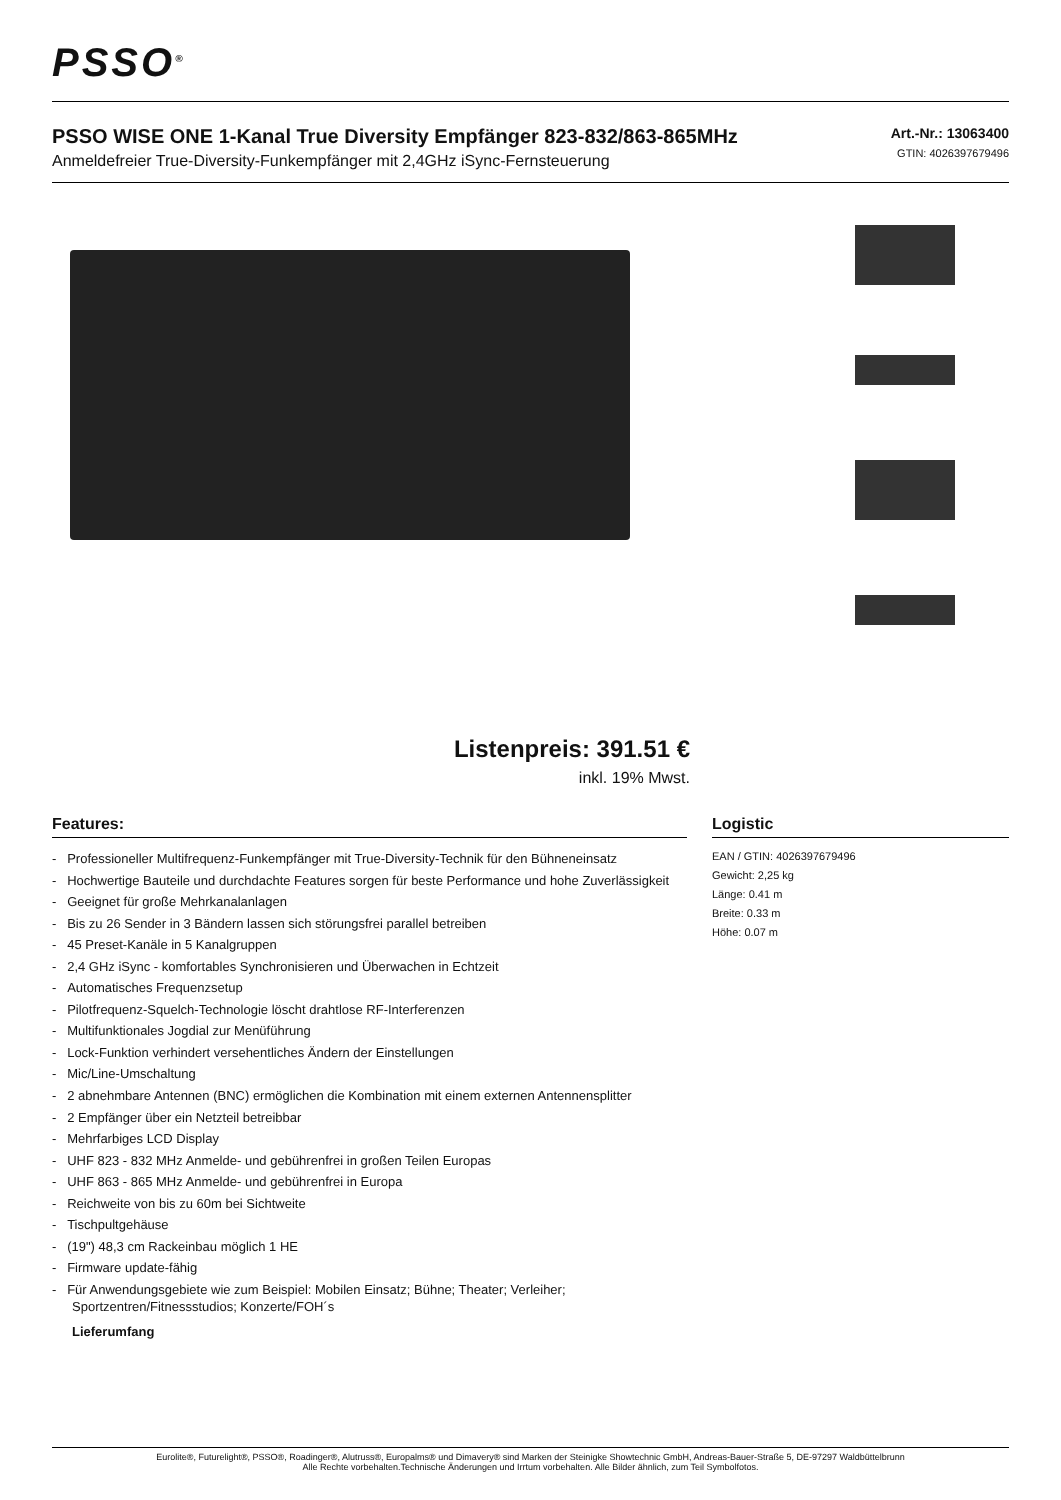PSSO<sup>®</sup>
Art.-Nr.: 13063400
GTIN: 4026397679496
PSSO WISE ONE 1-Kanal True Diversity Empfänger 823-832/863-865MHz
Anmeldefreier True-Diversity-Funkempfänger mit 2,4GHz iSync-Fernsteuerung
Listenpreis: 391.51 €
inkl. 19% Mwst.
Features:
- Professioneller Multifrequenz-Funkempfänger mit True-Diversity-Technik für den Bühneneinsatz
- Hochwertige Bauteile und durchdachte Features sorgen für beste Performance und hohe Zuverlässigkeit
- Geeignet für große Mehrkanalanlagen
- Bis zu 26 Sender in 3 Bändern lassen sich störungsfrei parallel betreiben
- 45 Preset-Kanäle in 5 Kanalgruppen
- 2,4 GHz iSync - komfortables Synchronisieren und Überwachen in Echtzeit
- Automatisches Frequenzsetup
- Pilotfrequenz-Squelch-Technologie löscht drahtlose RF-Interferenzen
- Multifunktionales Jogdial zur Menüführung
- Lock-Funktion verhindert versehentliches Ändern der Einstellungen
- Mic/Line-Umschaltung
- 2 abnehmbare Antennen (BNC) ermöglichen die Kombination mit einem externen Antennensplitter
- 2 Empfänger über ein Netzteil betreibbar
- Mehrfarbiges LCD Display
- UHF 823 - 832 MHz Anmelde- und gebührenfrei in großen Teilen Europas
- UHF 863 - 865 MHz Anmelde- und gebührenfrei in Europa
- Reichweite von bis zu 60m bei Sichtweite
- Tischpultgehäuse
- (19") 48,3 cm Rackeinbau möglich 1 HE
- Firmware update-fähig
- Für Anwendungsgebiete wie zum Beispiel: Mobilen Einsatz; Bühne; Theater; Verleiher; Sportzentren/Fitnessstudios; Konzerte/FOH´s
Lieferumfang
Logistic
EAN / GTIN: 4026397679496
Gewicht: 2,25 kg
Länge: 0.41 m
Breite: 0.33 m
Höhe: 0.07 m
Eurolite®, Futurelight®, PSSO®, Roadinger®, Alutruss®, Europalms® und Dimavery® sind Marken der Steinigke Showtechnic GmbH, Andreas-Bauer-Straße 5, DE-97297 Waldbüttelbrunn
Alle Rechte vorbehalten.Technische Änderungen und Irrtum vorbehalten. Alle Bilder ähnlich, zum Teil Symbolfotos.